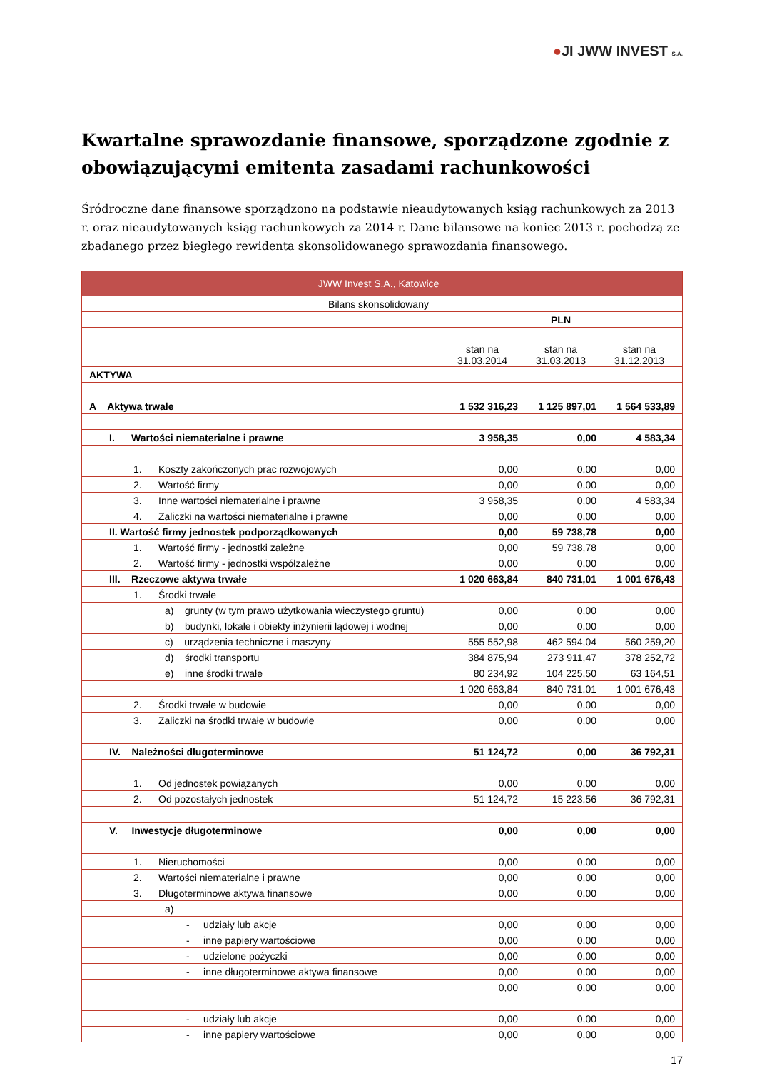●JI JWW INVEST S.A.
Kwartalne sprawozdanie finansowe, sporządzone zgodnie z obowiązującymi emitenta zasadami rachunkowości
Śródroczne dane finansowe sporządzono na podstawie nieaudytowanych ksiąg rachunkowych za 2013 r. oraz nieaudytowanych ksiąg rachunkowych za 2014 r. Dane bilansowe na koniec 2013 r. pochodzą ze zbadanego przez biegłego rewidenta skonsolidowanego sprawozdania finansowego.
| JWW Invest S.A., Katowice | | | |
| Bilans skonsolidowany | | | |
| | PLN | | |
| | stan na 31.03.2014 | stan na 31.03.2013 | stan na 31.12.2013 |
| AKTYWA | | | |
| A Aktywa trwałe | 1 532 316,23 | 1 125 897,01 | 1 564 533,89 |
| I. Wartości niematerialne i prawne | 3 958,35 | 0,00 | 4 583,34 |
| 1. Koszty zakończonych prac rozwojowych | 0,00 | 0,00 | 0,00 |
| 2. Wartość firmy | 0,00 | 0,00 | 0,00 |
| 3. Inne wartości niematerialne i prawne | 3 958,35 | 0,00 | 4 583,34 |
| 4. Zaliczki na wartości niematerialne i prawne | 0,00 | 0,00 | 0,00 |
| II. Wartość firmy jednostek podporządkowanych | 0,00 | 59 738,78 | 0,00 |
| 1. Wartość firmy - jednostki zależne | 0,00 | 59 738,78 | 0,00 |
| 2. Wartość firmy - jednostki współzależne | 0,00 | 0,00 | 0,00 |
| III. Rzeczowe aktywa trwałe | 1 020 663,84 | 840 731,01 | 1 001 676,43 |
| 1. Środki trwałe | | | |
| a) grunty (w tym prawo użytkowania wieczystego gruntu) | 0,00 | 0,00 | 0,00 |
| b) budynki, lokale i obiekty inżynierii lądowej i wodnej | 0,00 | 0,00 | 0,00 |
| c) urządzenia techniczne i maszyny | 555 552,98 | 462 594,04 | 560 259,20 |
| d) środki transportu | 384 875,94 | 273 911,47 | 378 252,72 |
| e) inne środki trwałe | 80 234,92 | 104 225,50 | 63 164,51 |
| | 1 020 663,84 | 840 731,01 | 1 001 676,43 |
| 2. Środki trwałe w budowie | 0,00 | 0,00 | 0,00 |
| 3. Zaliczki na środki trwałe w budowie | 0,00 | 0,00 | 0,00 |
| IV. Należności długoterminowe | 51 124,72 | 0,00 | 36 792,31 |
| 1. Od jednostek powiązanych | 0,00 | 0,00 | 0,00 |
| 2. Od pozostałych jednostek | 51 124,72 | 15 223,56 | 36 792,31 |
| V. Inwestycje długoterminowe | 0,00 | 0,00 | 0,00 |
| 1. Nieruchomości | 0,00 | 0,00 | 0,00 |
| 2. Wartości niematerialne i prawne | 0,00 | 0,00 | 0,00 |
| 3. Długoterminowe aktywa finansowe | 0,00 | 0,00 | 0,00 |
| a) | | | |
| - udziały lub akcje | 0,00 | 0,00 | 0,00 |
| - inne papiery wartościowe | 0,00 | 0,00 | 0,00 |
| - udzielone pożyczki | 0,00 | 0,00 | 0,00 |
| - inne długoterminowe aktywa finansowe | 0,00 | 0,00 | 0,00 |
| | 0,00 | 0,00 | 0,00 |
| - udziały lub akcje | 0,00 | 0,00 | 0,00 |
| - inne papiery wartościowe | 0,00 | 0,00 | 0,00 |
17